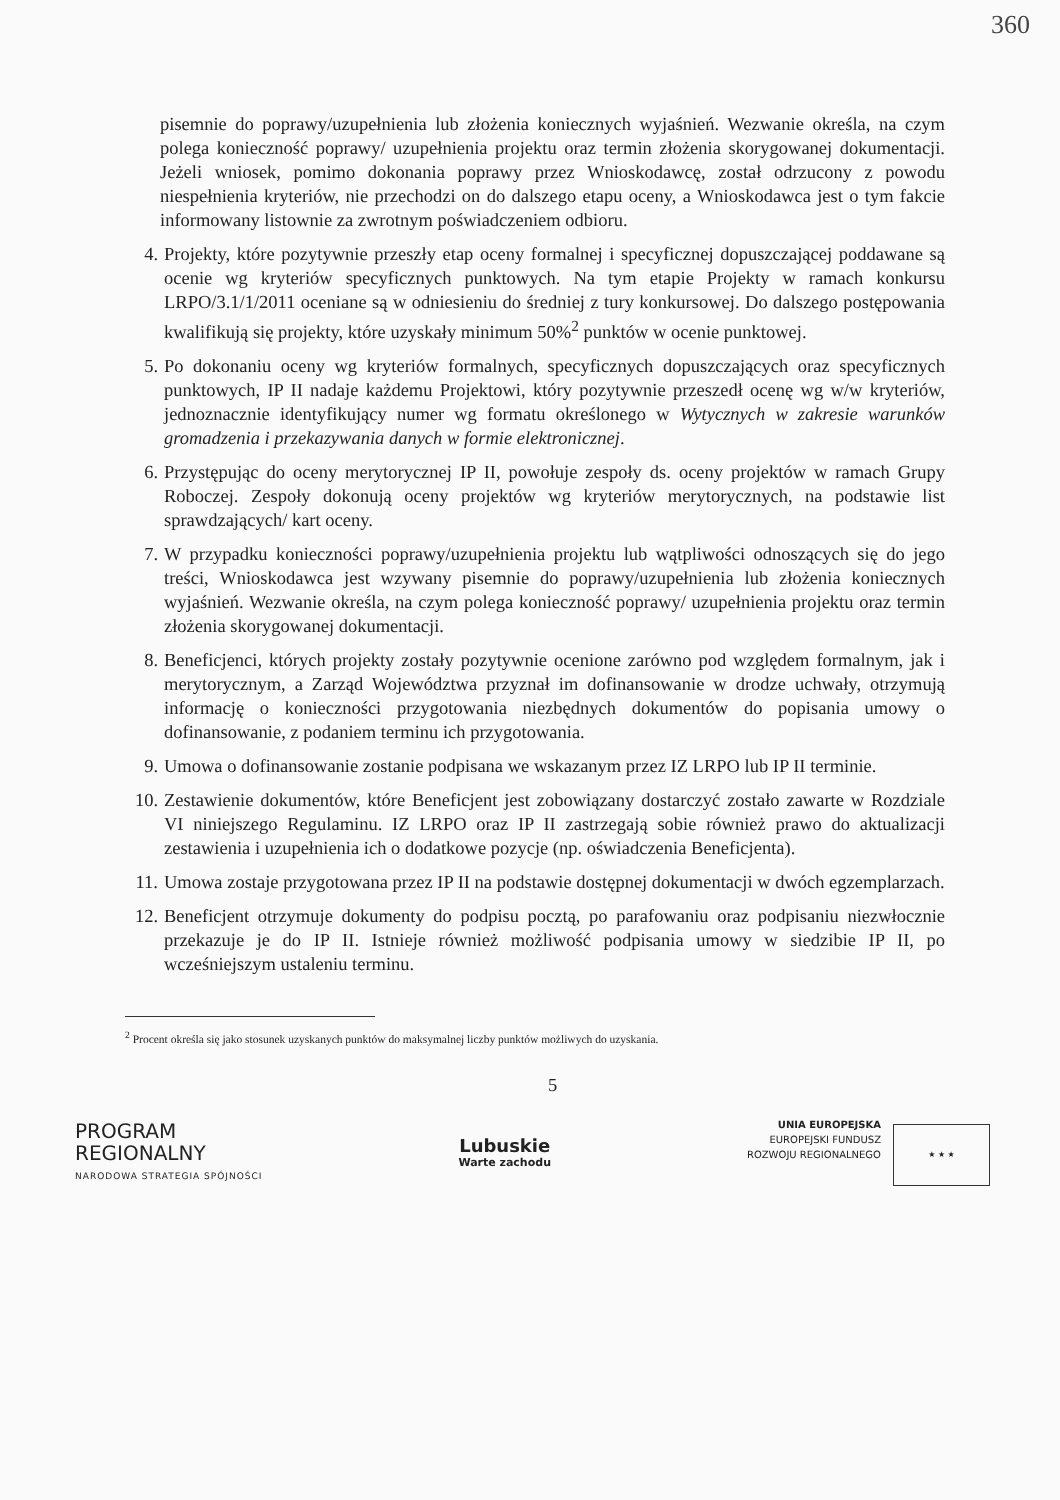360
pisemnie do poprawy/uzupełnienia lub złożenia koniecznych wyjaśnień. Wezwanie określa, na czym polega konieczność poprawy/ uzupełnienia projektu oraz termin złożenia skorygowanej dokumentacji. Jeżeli wniosek, pomimo dokonania poprawy przez Wnioskodawcę, został odrzucony z powodu niespełnienia kryteriów, nie przechodzi on do dalszego etapu oceny, a Wnioskodawca jest o tym fakcie informowany listownie za zwrotnym poświadczeniem odbioru.
4. Projekty, które pozytywnie przeszły etap oceny formalnej i specyficznej dopuszczającej poddawane są ocenie wg kryteriów specyficznych punktowych. Na tym etapie Projekty w ramach konkursu LRPO/3.1/1/2011 oceniane są w odniesieniu do średniej z tury konkursowej. Do dalszego postępowania kwalifikują się projekty, które uzyskały minimum 50%<sup>2</sup> punktów w ocenie punktowej.
5. Po dokonaniu oceny wg kryteriów formalnych, specyficznych dopuszczających oraz specyficznych punktowych, IP II nadaje każdemu Projektowi, który pozytywnie przeszedł ocenę wg w/w kryteriów, jednoznacznie identyfikujący numer wg formatu określonego w Wytycznych w zakresie warunków gromadzenia i przekazywania danych w formie elektronicznej.
6. Przystępując do oceny merytorycznej IP II, powołuje zespoły ds. oceny projektów w ramach Grupy Roboczej. Zespoły dokonują oceny projektów wg kryteriów merytorycznych, na podstawie list sprawdzających/ kart oceny.
7. W przypadku konieczności poprawy/uzupełnienia projektu lub wątpliwości odnoszących się do jego treści, Wnioskodawca jest wzywany pisemnie do poprawy/uzupełnienia lub złożenia koniecznych wyjaśnień. Wezwanie określa, na czym polega konieczność poprawy/ uzupełnienia projektu oraz termin złożenia skorygowanej dokumentacji.
8. Beneficjenci, których projekty zostały pozytywnie ocenione zarówno pod względem formalnym, jak i merytorycznym, a Zarząd Województwa przyznał im dofinansowanie w drodze uchwały, otrzymują informację o konieczności przygotowania niezbędnych dokumentów do popisania umowy o dofinansowanie, z podaniem terminu ich przygotowania.
9. Umowa o dofinansowanie zostanie podpisana we wskazanym przez IZ LRPO lub IP II terminie.
10.
Zestawienie dokumentów, które Beneficjent jest zobowiązany dostarczyć zostało zawarte w Rozdziale VI niniejszego Regulaminu. IZ LRPO oraz IP II zastrzegają sobie również prawo do aktualizacji zestawienia i uzupełnienia ich o dodatkowe pozycje (np. oświadczenia Beneficjenta).
11.
Umowa zostaje przygotowana przez IP II na podstawie dostępnej dokumentacji w dwóch egzemplarzach.
12.
Beneficjent otrzymuje dokumenty do podpisu pocztą, po parafowaniu oraz podpisaniu niezwłocznie przekazuje je do IP II. Istnieje również możliwość podpisania umowy w siedzibie IP II, po wcześniejszym ustaleniu terminu.
<sup>2</sup> Procent określa się jako stosunek uzyskanych punktów do maksymalnej liczby punktów możliwych do uzyskania.
5
PROGRAM
REGIONALNY
NARODOWA STRATEGIA SPÓJNOŚCI
Lubuskie
Warte zachodu
UNIA EUROPEJSKA
EUROPEJSKI FUNDUSZ
ROZWOJU REGIONALNEGO
★ ★ ★